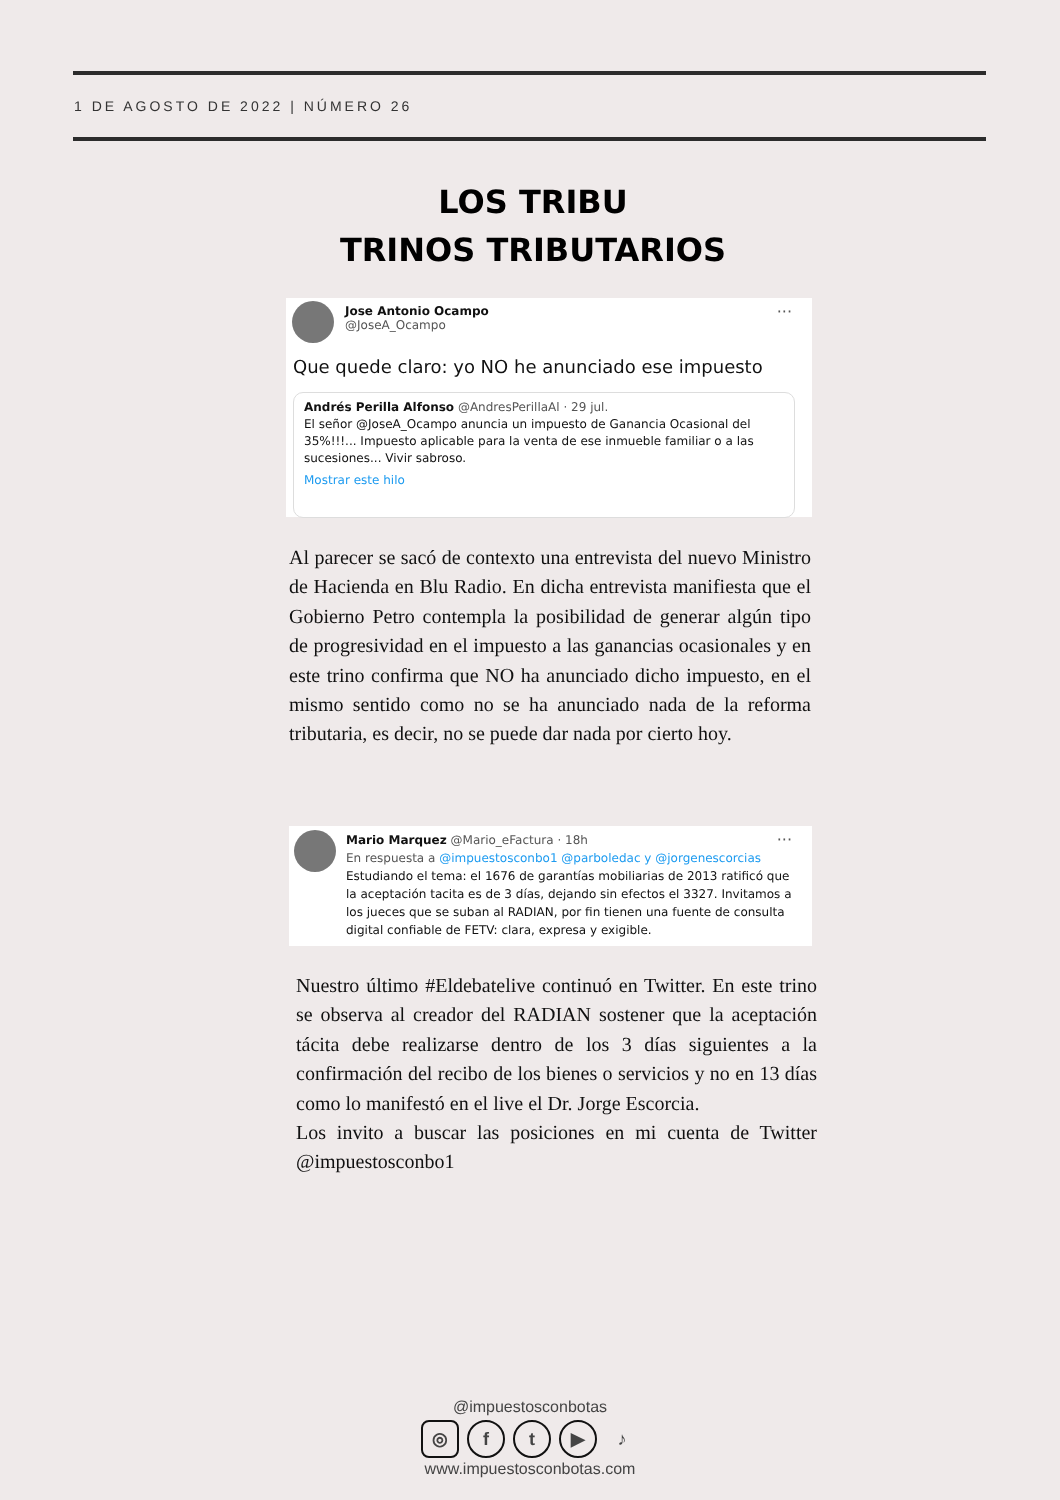1 DE AGOSTO DE 2022 | NÚMERO 26
LOS TRIBU
TRINOS TRIBUTARIOS
Jose Antonio Ocampo
@JoseA_Ocampo
···
Que quede claro: yo NO he anunciado ese impuesto
Andrés Perilla Alfonso @AndresPerillaAl · 29 jul.
El señor @JoseA_Ocampo anuncia un impuesto de Ganancia Ocasional del 35%!!!... Impuesto aplicable para la venta de ese inmueble familiar o a las sucesiones... Vivir sabroso.
Mostrar este hilo
Al parecer se sacó de contexto una entrevista del nuevo Ministro de Hacienda en Blu Radio. En dicha entrevista manifiesta que el Gobierno Petro contempla la posibilidad de generar algún tipo de progresividad en el impuesto a las ganancias ocasionales y en este trino confirma que NO ha anunciado dicho impuesto, en el mismo sentido como no se ha anunciado nada de la reforma tributaria, es decir, no se puede dar nada por cierto hoy.
···
Mario Marquez @Mario_eFactura · 18h
En respuesta a @impuestosconbo1 @parboledac y @jorgenescorcias
Estudiando el tema: el 1676 de garantías mobiliarias de 2013 ratificó que la aceptación tacita es de 3 días, dejando sin efectos el 3327. Invitamos a los jueces que se suban al RADIAN, por fin tienen una fuente de consulta digital confiable de FETV: clara, expresa y exigible.
Nuestro último #Eldebatelive continuó en Twitter. En este trino se observa al creador del RADIAN sostener que la aceptación tácita debe realizarse dentro de los 3 días siguientes a la confirmación del recibo de los bienes o servicios y no en 13 días como lo manifestó en el live el Dr. Jorge Escorcia.
Los invito a buscar las posiciones en mi cuenta de Twitter @impuestosconbo1
@impuestosconbotas
◎ ft ▶ ♪
www.impuestosconbotas.com